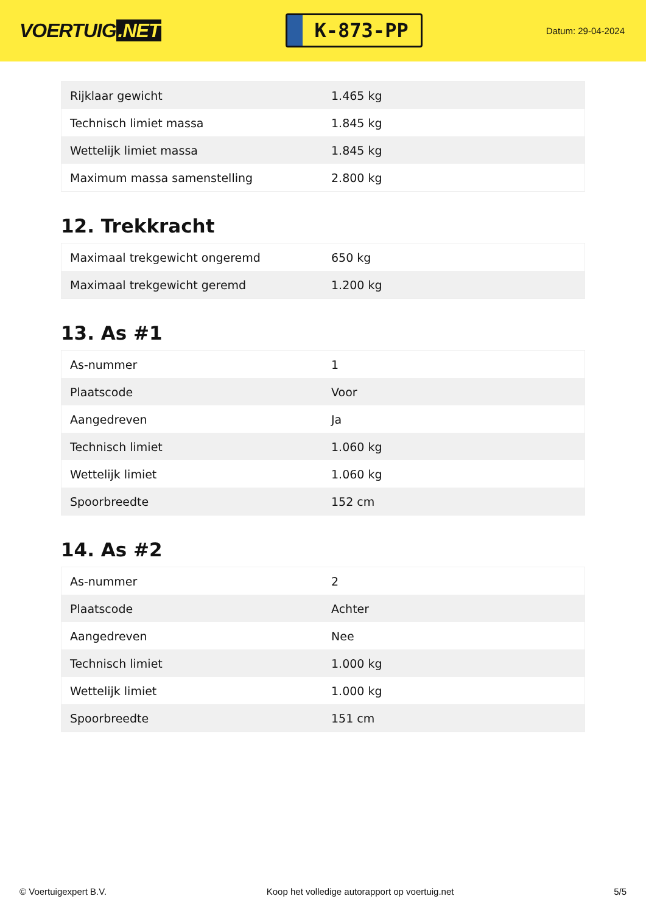VOERTUIG.NET
K-873-PP
Datum: 29-04-2024
| Rijklaar gewicht | 1.465 kg |
| Technisch limiet massa | 1.845 kg |
| Wettelijk limiet massa | 1.845 kg |
| Maximum massa samenstelling | 2.800 kg |
12. Trekkracht
| Maximaal trekgewicht ongeremd | 650 kg |
| Maximaal trekgewicht geremd | 1.200 kg |
13. As #1
| As-nummer | 1 |
| Plaatscode | Voor |
| Aangedreven | Ja |
| Technisch limiet | 1.060 kg |
| Wettelijk limiet | 1.060 kg |
| Spoorbreedte | 152 cm |
14. As #2
| As-nummer | 2 |
| Plaatscode | Achter |
| Aangedreven | Nee |
| Technisch limiet | 1.000 kg |
| Wettelijk limiet | 1.000 kg |
| Spoorbreedte | 151 cm |
© Voertuigexpert B.V. Koop het volledige autorapport op voertuig.net 5/5